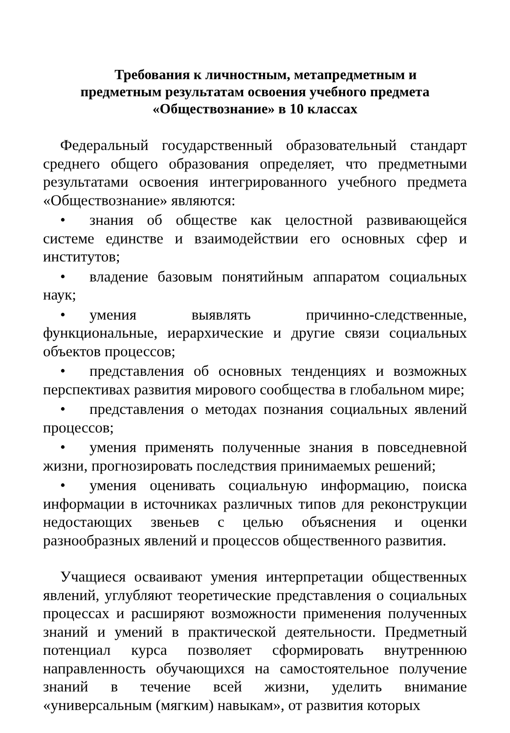Требования к личностным, метапредметным и
предметным результатам освоения учебного предмета
«Обществознание» в 10 классах
Федеральный государственный образовательный стандарт среднего общего образования определяет, что предметными результатами освоения интегрированного учебного предмета «Обществознание» являются:
• знания об обществе как целостной развивающейся системе единстве и взаимодействии его основных сфер и институтов;
• владение базовым понятийным аппаратом социальных наук;
• умения выявлять причинно-следственные, функциональные, иерархические и другие связи социальных объектов процессов;
• представления об основных тенденциях и возможных перспективах развития мирового сообщества в глобальном мире;
• представления о методах познания социальных явлений процессов;
• умения применять полученные знания в повседневной жизни, прогнозировать последствия принимаемых решений;
• умения оценивать социальную информацию, поиска информации в источниках различных типов для реконструкции недостающих звеньев с целью объяснения и оценки разнообразных явлений и процессов общественного развития.
Учащиеся осваивают умения интерпретации общественных явлений, углубляют теоретические представления о социальных процессах и расширяют возможности применения полученных знаний и умений в практической деятельности. Предметный потенциал курса позволяет сформировать внутреннюю направленность обучающихся на самостоятельное получение знаний в течение всей жизни, уделить внимание «универсальным (мягким) навыкам», от развития которых